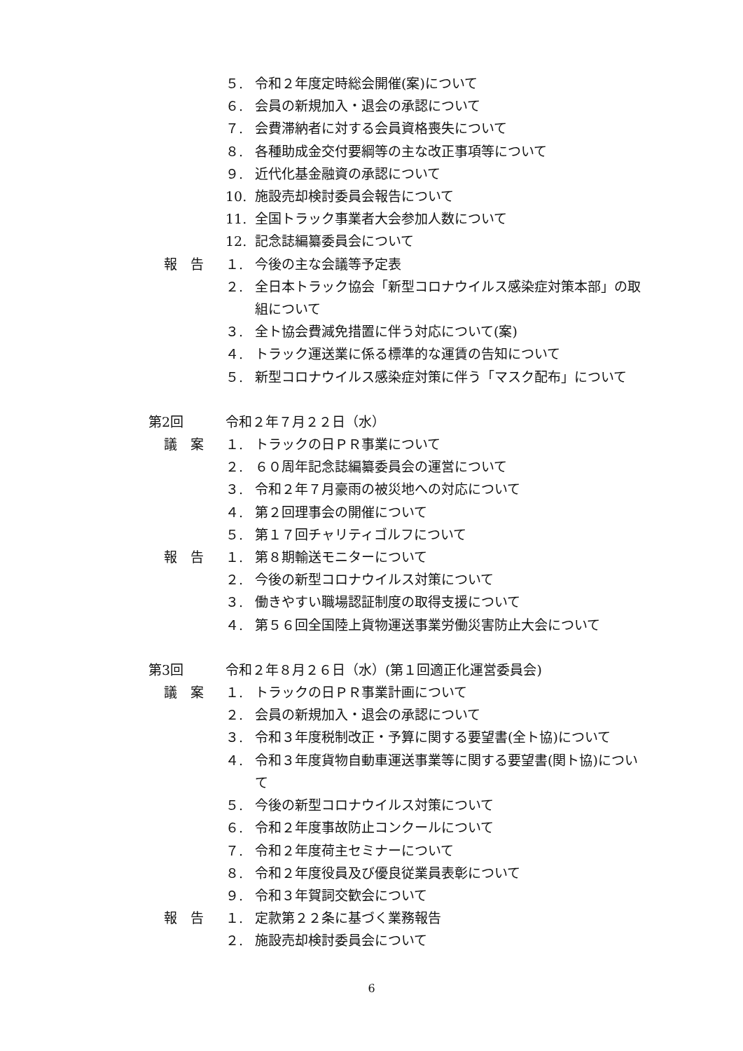５. 令和２年度定時総会開催(案)について
６. 会員の新規加入・退会の承認について
７. 会費滞納者に対する会員資格喪失について
８. 各種助成金交付要綱等の主な改正事項等について
９. 近代化基金融資の承認について
10. 施設売却検討委員会報告について
11. 全国トラック事業者大会参加人数について
12. 記念誌編纂委員会について
報　告 １. 今後の主な会議等予定表
２. 全日本トラック協会「新型コロナウイルス感染症対策本部」の取組について
３. 全ト協会費減免措置に伴う対応について(案)
４. トラック運送業に係る標準的な運賃の告知について
５. 新型コロナウイルス感染症対策に伴う「マスク配布」について
第2回 令和２年７月２２日（水）
議　案 １. トラックの日ＰＲ事業について
２. ６０周年記念誌編纂委員会の運営について
３. 令和２年７月豪雨の被災地への対応について
４. 第２回理事会の開催について
５. 第１７回チャリティゴルフについて
報　告 １. 第８期輸送モニターについて
２. 今後の新型コロナウイルス対策について
３. 働きやすい職場認証制度の取得支援について
４. 第５６回全国陸上貨物運送事業労働災害防止大会について
第3回 令和２年８月２６日（水）(第１回適正化運営委員会)
議　案 １. トラックの日ＰＲ事業計画について
２. 会員の新規加入・退会の承認について
３. 令和３年度税制改正・予算に関する要望書(全ト協)について
４. 令和３年度貨物自動車運送事業等に関する要望書(関ト協)について
５. 今後の新型コロナウイルス対策について
６. 令和２年度事故防止コンクールについて
７. 令和２年度荷主セミナーについて
８. 令和２年度役員及び優良従業員表彰について
９. 令和３年賀詞交歓会について
報　告 １. 定款第２２条に基づく業務報告
２. 施設売却検討委員会について
6